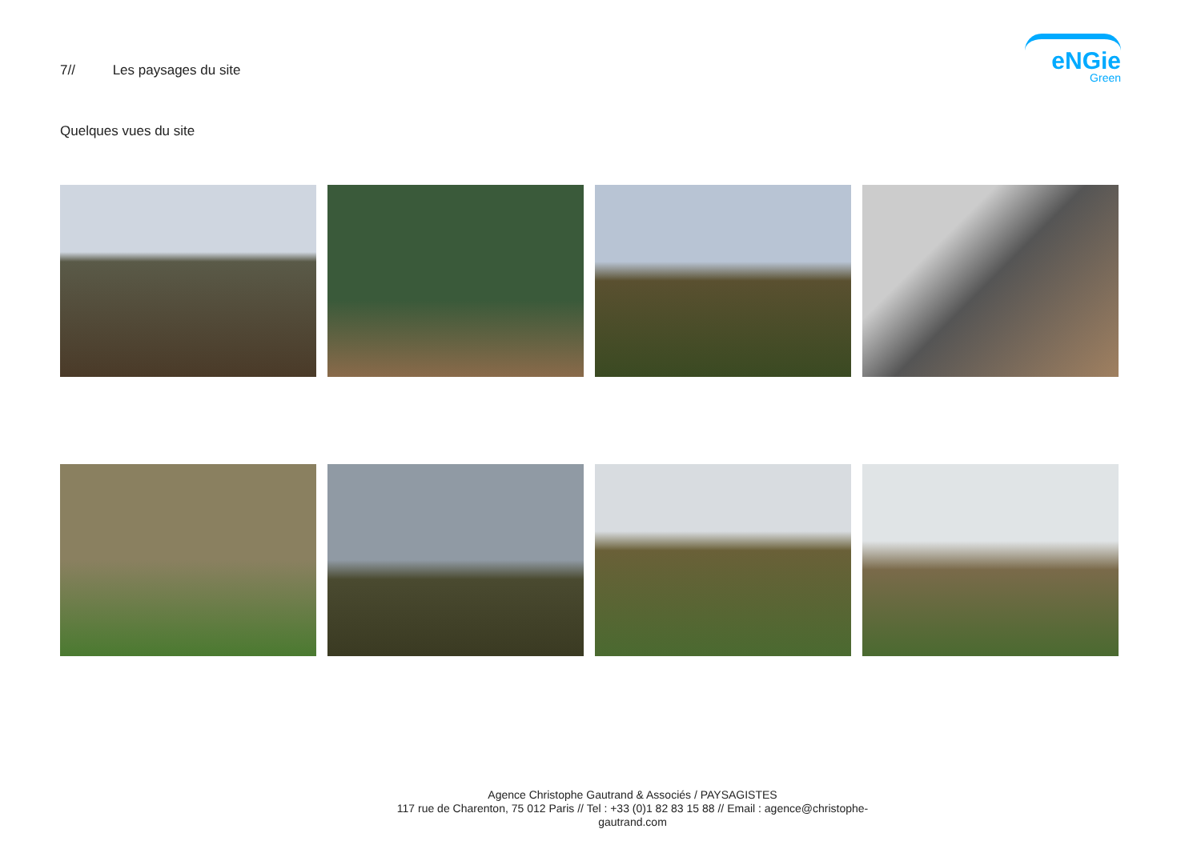7// Les paysages du site
eNGie
Green
Quelques vues du site
Agence Christophe Gautrand & Associés / PAYSAGISTES
117 rue de Charenton, 75 012 Paris // Tel : +33 (0)1 82 83 15 88 // Email : agence@christophe-gautrand.com